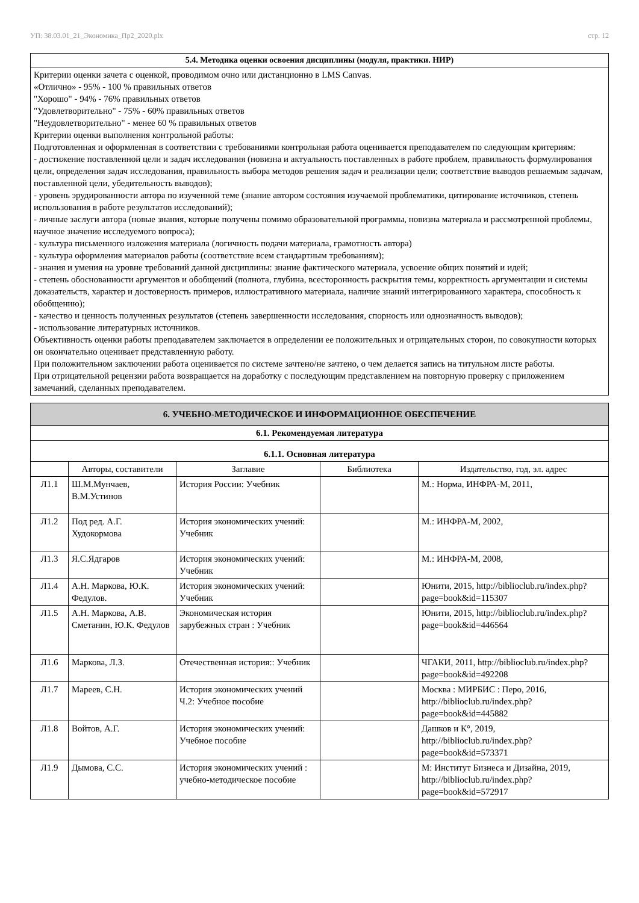УП: 38.03.01_21_Экономика_Пр2_2020.plx стр. 12
5.4. Методика оценки освоения дисциплины (модуля, практики. НИР)
Критерии оценки зачета с оценкой, проводимом очно или дистанционно в LMS Canvas.
«Отлично» - 95% - 100 % правильных ответов
"Хорошо" - 94% - 76% правильных ответов
"Удовлетворительно" - 75% - 60% правильных ответов
"Неудовлетворительно" - менее 60 % правильных ответов
Критерии оценки выполнения контрольной работы:
Подготовленная и оформленная в соответствии с требованиями контрольная работа оценивается преподавателем по следующим критериям:
- достижение поставленной цели и задач исследования (новизна и актуальность поставленных в работе проблем, правильность формулирования цели, определения задач исследования, правильность выбора методов решения задач и реализации цели; соответствие выводов решаемым задачам, поставленной цели, убедительность выводов);
- уровень эрудированности автора по изученной теме (знание автором состояния изучаемой проблематики, цитирование источников, степень использования в работе результатов исследований);
- личные заслуги автора (новые знания, которые получены помимо образовательной программы, новизна материала и рассмотренной проблемы, научное значение исследуемого вопроса);
- культура письменного изложения материала (логичность подачи материала, грамотность автора)
- культура оформления материалов работы (соответствие всем стандартным требованиям);
- знания и умения на уровне требований данной дисциплины: знание фактического материала, усвоение общих понятий и идей;
- степень обоснованности аргументов и обобщений (полнота, глубина, всесторонность раскрытия темы, корректность аргументации и системы доказательств, характер и достоверность примеров, иллюстративного материала, наличие знаний интегрированного характера, способность к обобщению);
- качество и ценность полученных результатов (степень завершенности исследования, спорность или однозначность выводов);
- использование литературных источников.
Объективность оценки работы преподавателем заключается в определении ее положительных и отрицательных сторон, по совокупности которых он окончательно оценивает представленную работу.
При положительном заключении работа оценивается по системе зачтено/не зачтено, о чем делается запись на титульном листе работы.
При отрицательной рецензии работа возвращается на доработку с последующим представлением на повторную проверку с приложением замечаний, сделанных преподавателем.
| 6. УЧЕБНО-МЕТОДИЧЕСКОЕ И ИНФОРМАЦИОННОЕ ОБЕСПЕЧЕНИЕ | | | | |
| 6.1. Рекомендуемая литература | | | | |
| 6.1.1. Основная литература | | | | |
| | Авторы, составители | Заглавие | Библиотека | Издательство, год, эл. адрес |
| Л1.1 | Ш.М.Мунчаев, В.М.Устинов | История России: Учебник | | М.: Норма, ИНФРА-М, 2011, |
| Л1.2 | Под ред. А.Г. Худокормова | История экономических учений: Учебник | | М.: ИНФРА-М, 2002, |
| Л1.3 | Я.С.Ядгаров | История экономических учений: Учебник | | М.: ИНФРА-М, 2008, |
| Л1.4 | А.Н. Маркова, Ю.К. Федулов. | История экономических учений: Учебник | | Юнити, 2015, http://biblioclub.ru/index.php?page=book&id=115307 |
| Л1.5 | А.Н. Маркова, А.В. Сметанин, Ю.К. Федулов | Экономическая история зарубежных стран : Учебник | | Юнити, 2015, http://biblioclub.ru/index.php?page=book&id=446564 |
| Л1.6 | Маркова, Л.З. | Отечественная история:: Учебник | | ЧГАКИ, 2011, http://biblioclub.ru/index.php?page=book&id=492208 |
| Л1.7 | Мареев, С.Н. | История экономических учений Ч.2: Учебное пособие | | Москва : МИРБИС : Перо, 2016, http://biblioclub.ru/index.php?page=book&id=445882 |
| Л1.8 | Войтов, А.Г. | История экономических учений: Учебное пособие | | Дашков и К°, 2019, http://biblioclub.ru/index.php?page=book&id=573371 |
| Л1.9 | Дымова, С.С. | История экономических учений : учебно-методическое пособие | | М: Институт Бизнеса и Дизайна, 2019, http://biblioclub.ru/index.php?page=book&id=572917 |